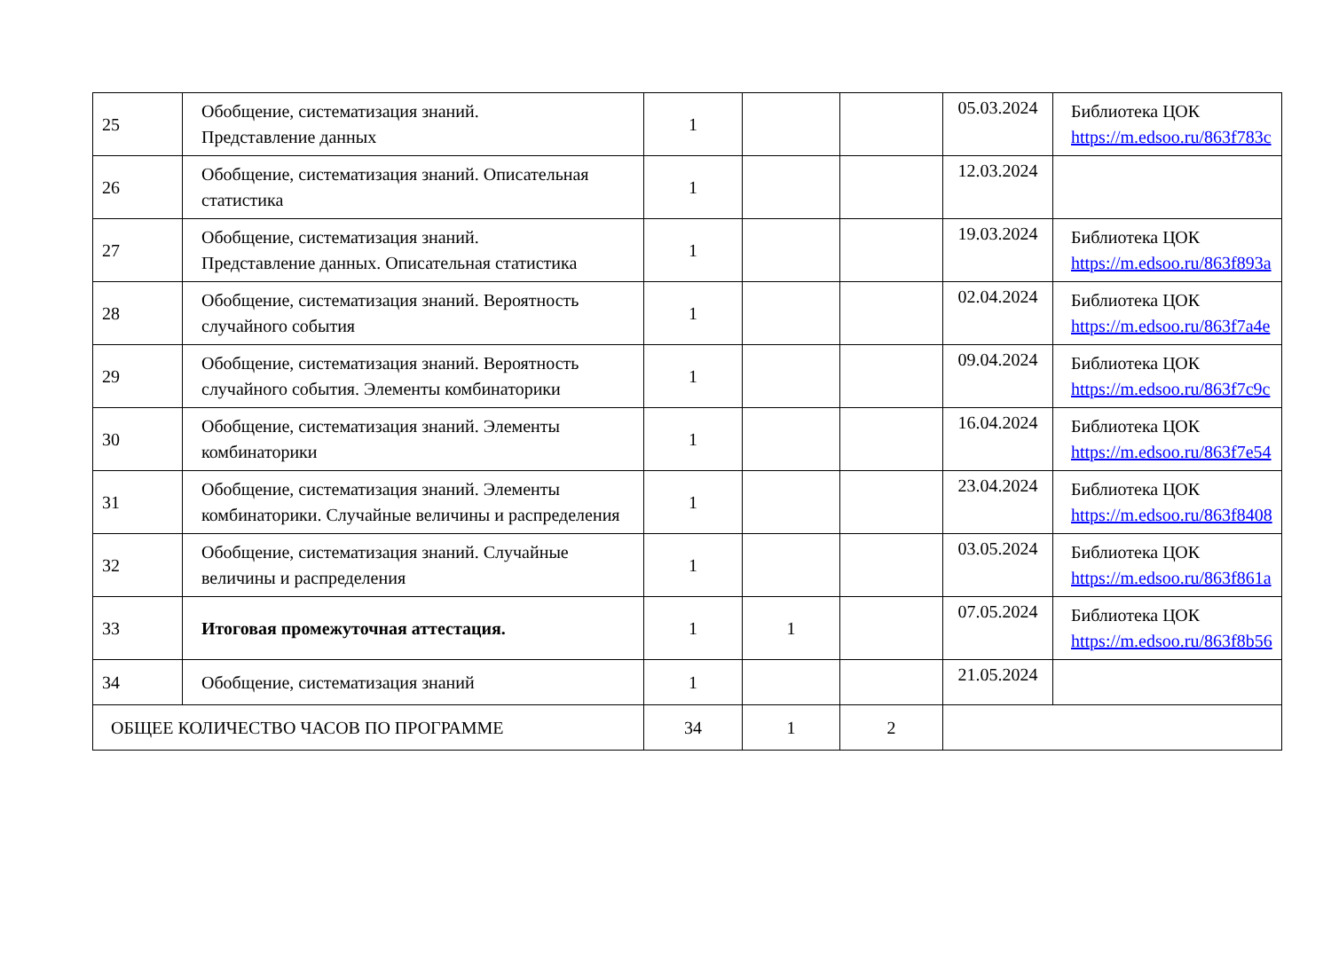| 25 | Обобщение, систематизация знаний. Представление данных | 1 | | | 05.03.2024 | Библиотека ЦОК https://m.edsoo.ru/863f783c |
| 26 | Обобщение, систематизация знаний. Описательная статистика | 1 | | | 12.03.2024 | |
| 27 | Обобщение, систематизация знаний. Представление данных. Описательная статистика | 1 | | | 19.03.2024 | Библиотека ЦОК https://m.edsoo.ru/863f893a |
| 28 | Обобщение, систематизация знаний. Вероятность случайного события | 1 | | | 02.04.2024 | Библиотека ЦОК https://m.edsoo.ru/863f7a4e |
| 29 | Обобщение, систематизация знаний. Вероятность случайного события. Элементы комбинаторики | 1 | | | 09.04.2024 | Библиотека ЦОК https://m.edsoo.ru/863f7c9c |
| 30 | Обобщение, систематизация знаний. Элементы комбинаторики | 1 | | | 16.04.2024 | Библиотека ЦОК https://m.edsoo.ru/863f7e54 |
| 31 | Обобщение, систематизация знаний. Элементы комбинаторики. Случайные величины и распределения | 1 | | | 23.04.2024 | Библиотека ЦОК https://m.edsoo.ru/863f8408 |
| 32 | Обобщение, систематизация знаний. Случайные величины и распределения | 1 | | | 03.05.2024 | Библиотека ЦОК https://m.edsoo.ru/863f861a |
| 33 | Итоговая промежуточная аттестация. | 1 | 1 | | 07.05.2024 | Библиотека ЦОК https://m.edsoo.ru/863f8b56 |
| 34 | Обобщение, систематизация знаний | 1 | | | 21.05.2024 | |
| ОБЩЕЕ КОЛИЧЕСТВО ЧАСОВ ПО ПРОГРАММЕ | | 34 | 1 | 2 | | |